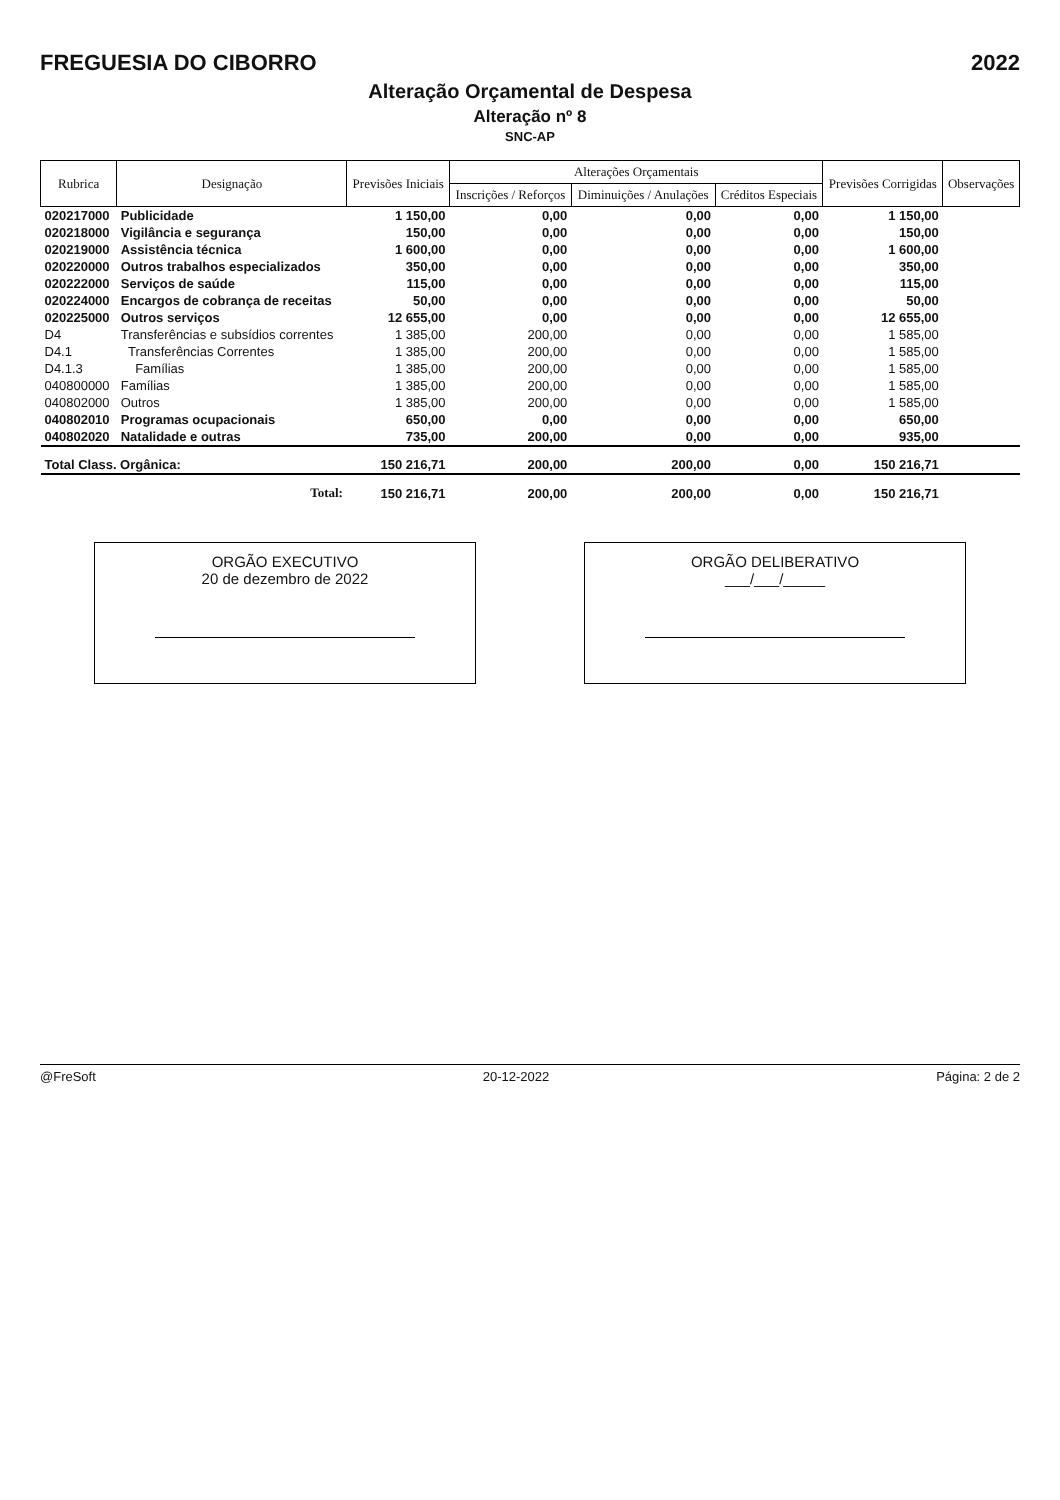FREGUESIA DO CIBORRO 2022
Alteração Orçamental de Despesa
Alteração nº 8
SNC-AP
| Rubrica | Designação | Previsões Iniciais | Alterações Orçamentais | | | Previsões Corrigidas | Observações |
| --- | --- | --- | --- | --- | --- | --- | --- |
| | | | Inscrições / Reforços | Diminuições / Anulações | Créditos Especiais | | |
| 020217000 | Publicidade | 1 150,00 | 0,00 | 0,00 | 0,00 | 1 150,00 | |
| 020218000 | Vigilância e segurança | 150,00 | 0,00 | 0,00 | 0,00 | 150,00 | |
| 020219000 | Assistência técnica | 1 600,00 | 0,00 | 0,00 | 0,00 | 1 600,00 | |
| 020220000 | Outros trabalhos especializados | 350,00 | 0,00 | 0,00 | 0,00 | 350,00 | |
| 020222000 | Serviços de saúde | 115,00 | 0,00 | 0,00 | 0,00 | 115,00 | |
| 020224000 | Encargos de cobrança de receitas | 50,00 | 0,00 | 0,00 | 0,00 | 50,00 | |
| 020225000 | Outros serviços | 12 655,00 | 0,00 | 0,00 | 0,00 | 12 655,00 | |
| D4 | Transferências e subsídios correntes | 1 385,00 | 200,00 | 0,00 | 0,00 | 1 585,00 | |
| D4.1 | Transferências Correntes | 1 385,00 | 200,00 | 0,00 | 0,00 | 1 585,00 | |
| D4.1.3 | Famílias | 1 385,00 | 200,00 | 0,00 | 0,00 | 1 585,00 | |
| 040800000 | Famílias | 1 385,00 | 200,00 | 0,00 | 0,00 | 1 585,00 | |
| 040802000 | Outros | 1 385,00 | 200,00 | 0,00 | 0,00 | 1 585,00 | |
| 040802010 | Programas ocupacionais | 650,00 | 0,00 | 0,00 | 0,00 | 650,00 | |
| 040802020 | Natalidade e outras | 735,00 | 200,00 | 0,00 | 0,00 | 935,00 | |
| Total Class. Orgânica: | | 150 216,71 | 200,00 | 200,00 | 0,00 | 150 216,71 | |
| Total: | | 150 216,71 | 200,00 | 200,00 | 0,00 | 150 216,71 | |
ORGÃO EXECUTIVO
20 de dezembro de 2022
ORGÃO DELIBERATIVO
___/___/_____
@FreSoft 20-12-2022 Página: 2 de 2